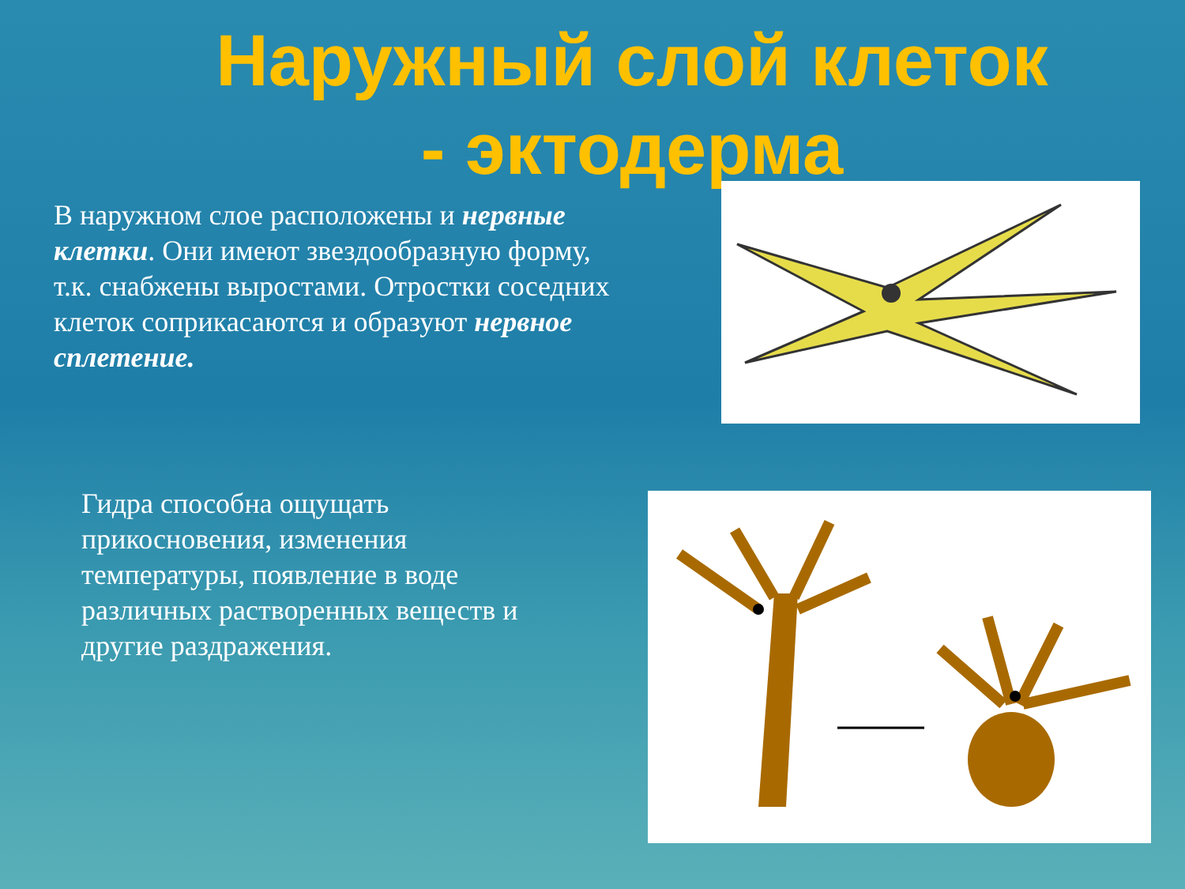Наружный слой клеток - эктодерма
В наружном слое расположены и нервные клетки. Они имеют звездообразную форму, т.к. снабжены выростами. Отростки соседних клеток соприкасаются и образуют нервное сплетение.
Гидра способна ощущать прикосновения, изменения температуры, появление в воде различных растворенных веществ и другие раздражения.